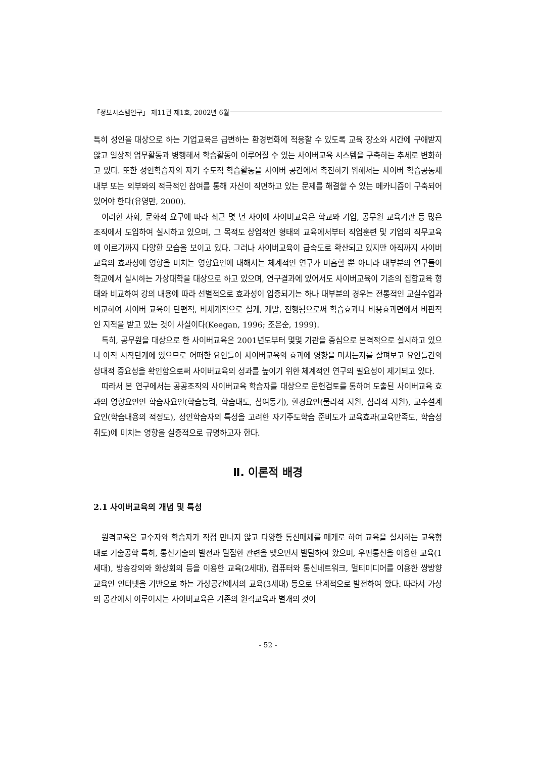「정보시스템연구」 제11권 제1호, 2002년 6월
특히 성인을 대상으로 하는 기업교육은 급변하는 환경변화에 적응할 수 있도록 교육 장소와 시간에 구애받지 않고 일상적 업무활동과 병행해서 학습활동이 이루어질 수 있는 사이버교육 시스템을 구축하는 추세로 변화하고 있다. 또한 성인학습자의 자기 주도적 학습활동을 사이버 공간에서 촉진하기 위해서는 사이버 학습공동체 내부 또는 외부와의 적극적인 참여를 통해 자신이 직면하고 있는 문제를 해결할 수 있는 메카니즘이 구축되어 있어야 한다(유영만, 2000).
이러한 사회, 문화적 요구에 따라 최근 몇 년 사이에 사이버교육은 학교와 기업, 공무원 교육기관 등 많은 조직에서 도입하여 실시하고 있으며, 그 목적도 상업적인 형태의 교육에서부터 직업훈련 및 기업의 직무교육에 이르기까지 다양한 모습을 보이고 있다. 그러나 사이버교육이 급속도로 확산되고 있지만 아직까지 사이버교육의 효과성에 영향을 미치는 영향요인에 대해서는 체계적인 연구가 미흡할 뿐 아니라 대부분의 연구들이 학교에서 실시하는 가상대학을 대상으로 하고 있으며, 연구결과에 있어서도 사이버교육이 기존의 집합교육 형태와 비교하여 강의 내용에 따라 선별적으로 효과성이 입증되기는 하나 대부분의 경우는 전통적인 교실수업과 비교하여 사이버 교육이 단편적, 비체계적으로 설계, 개발, 진행됨으로써 학습효과나 비용효과면에서 비판적인 지적을 받고 있는 것이 사실이다(Keegan, 1996; 조은순, 1999).
특히, 공무원을 대상으로 한 사이버교육은 2001년도부터 몇몇 기관을 중심으로 본격적으로 실시하고 있으나 아직 시작단계에 있으므로 어떠한 요인들이 사이버교육의 효과에 영향을 미치는지를 살펴보고 요인들간의 상대적 중요성을 확인함으로써 사이버교육의 성과를 높이기 위한 체계적인 연구의 필요성이 제기되고 있다.
따라서 본 연구에서는 공공조직의 사이버교육 학습자를 대상으로 문헌검토를 통하여 도출된 사이버교육 효과의 영향요인인 학습자요인(학습능력, 학습태도, 참여동기), 환경요인(물리적 지원, 심리적 지원), 교수설계요인(학습내용의 적정도), 성인학습자의 특성을 고려한 자기주도학습 준비도가 교육효과(교육만족도, 학습성취도)에 미치는 영향을 실증적으로 규명하고자 한다.
Ⅱ. 이론적 배경
2.1 사이버교육의 개념 및 특성
원격교육은 교수자와 학습자가 직접 만나지 않고 다양한 통신매체를 매개로 하여 교육을 실시하는 교육형태로 기술공학 특히, 통신기술의 발전과 밀접한 관련을 맺으면서 발달하여 왔으며, 우편통신을 이용한 교육(1세대), 방송강의와 화상회의 등을 이용한 교육(2세대), 컴퓨터와 통신네트워크, 멀티미디어를 이용한 쌍방향 교육인 인터넷을 기반으로 하는 가상공간에서의 교육(3세대) 등으로 단계적으로 발전하여 왔다. 따라서 가상의 공간에서 이루어지는 사이버교육은 기존의 원격교육과 별개의 것이
- 52 -